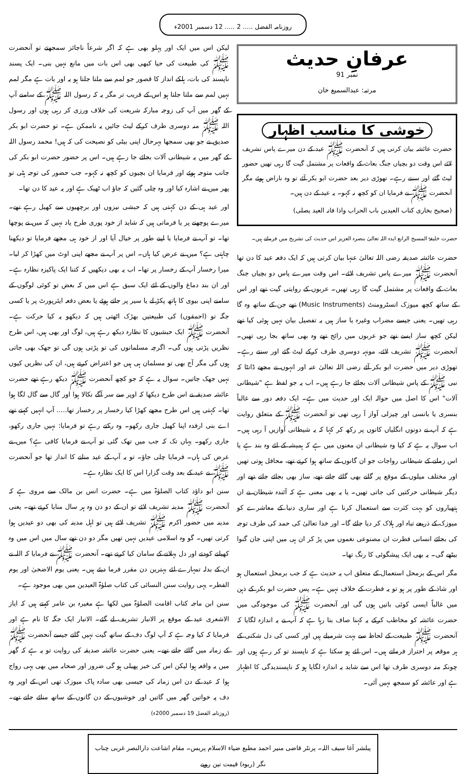روزنامہ الفضل ..... 2 ..... 12 دسمبر 2001ء
عرفانِ حدیث
نمبر 91
مرتبہ: عبدالسمیع خان
خوشی کا مناسب اظہار
حضرت عائشہ بیان کرتی ہیں کہ آنحضرت ﷺ عید کے دن میرے پاس تشریف لائے اس وقت دو بچیاں جنگ بعاث کے واقعات پر مشتمل گیت گا رہی تھیں حضور لیٹ گئے اور سنتے رہے۔ تھوڑی دیر بعد حضرت ابو بکر آئے تو وہ ناراض ہوئے مگر آنحضرت ﷺ نے فرمایا ان کو کچھ نہ کہو۔ یہ عید کے دن ہیں۔
(صحیح بخاری کتاب العیدین باب الحراب واذا فاتہ العید یصلی)
حضرت خلیفۃ المسیح الرابع ایدہ اللہ تعالیٰ بنصرہ العزیز اس حدیث کی تشریح میں فرماتے ہیں۔
حضرت عائشہ صدیقہ رضی اللہ تعالیٰ عنہا بیان کرتی ہیں کہ ایک دفعہ عید کا دن تھا آنحضرت ﷺ میرے پاس تشریف لائے۔ اس وقت میرے پاس دو بچیاں جنگ بعاث کے واقعات پر مشتمل گیت گا رہی تھیں۔ عربوں کے روایتی گیت تھے اور اس کے ساتھ کچھ میوزک انسٹرومنٹ (Music Instruments) تھے جن کے ساتھ وہ گا رہی تھیں۔ یعنی جیسے مضراب وغیرہ یا ساز ہیں یہ تفصیل بیان نہیں ہوئی کیا تھے لیکن کچھ ساز ایسے تھے جو عربوں میں رائج تھے وہ بھی ساتھ بجا رہی تھیں۔ آنحضرت ﷺ تشریف لائے، مونہہ دوسری طرف کرکے لیٹ گئے اور سنتے رہے۔ تھوڑی دیر میں حضرت ابو بکر آئے رضی اللہ تعالیٰ عنہ اور انہوں نے مجھے ڈانٹا کہ نبی ﷺ کے پاس شیطانی آلات بجائے جا رہے ہیں۔ اب یہ جو لفظ ہے "شیطانی آلات" اس کا اصل میں حوالہ ایک اور حدیث میں ہے۔ ایک دفعہ دور سے غالباً بنسری یا بانسی اور چیزلی آواز آ رہی تھی تو آنحضرت ﷺ کے متعلق روایت ہے کہ آپ نے دونوں انگلیاں کانوں پر رکھ کر کہا کہ یہ شیطانی آوازیں آ رہی ہیں۔ اب سوال یہ ہے کہ کیا وہ شیطانی ان معنوں میں ہے کہ ہمیشہ کے لئے وہ بند ہے یا اس زمانے کے شیطانی رواجات جو ان گانوں کے ساتھ ہوا کرتے تھے، محافل ہوتی تھیں اور مختلف میلوں کے موقع پر گانے بھی گائے جاتے تھے، ساز بھی بجائے جاتے تھے اور دیگر شیطانی حرکتیں کی جاتی تھیں۔ یا یہ بھی معنی ہے کہ آئندہ شیطان نے ان ہتھیاروں کو بہت کثرت سے استعمال کرنا ہے اور ساری دنیا کے معاشرے کو میوزک کے ذریعے تباہ اور ہلاک کر دیا جائے گا۔ اور خدا تعالیٰ کی حمد کی طرف توجہ کی بجائے انسانی فطرت ان مصنوعی نغموں میں پڑ کر ان ہی میں اپنی جان گنوا بیٹھے گی۔ یہ بھی ایک پیشگوئی کا رنگ تھا۔
مگر اس کے برمحل استعمال کے متعلق اب یہ حدیث ہے کہ جب برمحل استعمال ہو اور شاذ کے طور پر ہو تو یہ فطرت کے خلاف نہیں ہے۔ پس حضرت ابو بکر کے ذہن میں غالباً ایسی کوئی باتیں ہوں گی اور آنحضرت ﷺ کی موجودگی میں حضرت عائشہ کو مخاطب کرکے یہ کہنا صاف بتا رہا ہے کہ آپ نے یہ اندازہ لگایا کہ آنحضرت ﷺ طبیعت کے لحاظ سے بہت شرمیلے ہیں اور کسی کی دل شکنی کے ہر موقعہ پر احتراز فرماتے ہیں۔ اس لئے ہو سکتا ہے کہ ناپسند تو کر رہے ہوں اور چونکہ منہ دوسری طرف تھا اس سے شاید یہ اندازہ لگایا ہو کہ ناپسندیدگی کا اظہار ہے اور عائشہ کو سمجھ نہیں آئی۔
لیکن اس میں ایک اور پہلو بھی ہے کہ اگر شرعاً ناجائز سمجھتے تو آنحضرت ﷺ کی طبیعت کی حیا کبھی بھی اس بات میں مانع نہیں بنی۔ ایک پسند ناپسند کی بات، ہلکے انداز کا قصور جو لمم سے ملتا جلتا ہو یہ اور بات ہے مگر لمم نہیں لمم سے ملتا جلتا ہو اس کے قریب تر مگر یہ کہ رسول اللہ ﷺ کے سامنے آپ کے گھر میں آپ کی زوجہ مبارکہ شریعت کی خلاف ورزی کر رہی ہوں اور رسول اللہ ﷺ منہ دوسری طرف کرکے لیٹ جائیں یہ ناممکن ہے۔ تو حضرت ابو بکر صدیق نے جو بھی سمجھا بہرحال اپنی بیٹی کو نصیحت کی کہ ہیں! محمد رسول اللہ کے گھر میں یہ شیطانی آلات بجائے جا رہے ہیں۔ اس پر حضور حضرت ابو بکر کی جانب متوجہ ہوئے اور فرمایا ان بچیوں کو کچھ نہ کہو۔ جب حضور کی توجہ ہٹی تو پھر میں نے اشارہ کیا اور وہ چلی گئیں کہ جاؤ اب ٹھیک ہے اور یہ عید کا دن تھا۔
اور عید ہی کے دن کہتی ہیں کہ حبشی نیزوں اور برچھیوں سے کھیل رہے تھے۔ میرے پوچھنے پر یا فرماتی ہیں کہ شاید از خود پوری طرح یاد نہیں کہ میں نے پوچھا تھا۔ تو آپ نے فرمایا یا اپنے طور پر خیال آیا اور از خود ہی مجھے فرمایا تو دیکھنا چاہتی ہے؟ میں نے عرض کیا ہاں۔ اس پر آپ نے مجھے اپنی اوٹ میں کھڑا کر لیا۔ میرا رخسار آپ کے رخسار پر تھا۔ اب یہ بھی دیکھیں کہ کتنا ایک پاکیزہ نظارہ ہے۔ اور ان بند دماغ والوں کے لئے ایک سبق ہے اس میں کہ بعض تو کوئی لوگوں کے سامنے اپنی بیوی کا ہاتھ پکڑ لے یا سیر پر جاتے ہوئے یا بعض دفعہ ایئرپورٹ پر یا کسی جگہ تو (احمقوں) کی طبیعتیں بھڑک اٹھتی ہیں کہ دیکھو یہ کیا حرکت ہے۔ آنحضرت ﷺ ایک حبشیوں کا نظارہ دیکھ رہے ہیں، لوگ اور بھی ہیں، اس طرح نظریں پڑتی ہوں گی۔ اگرچہ مسلمانوں کی تو پڑتی ہوں گی تو جھک بھی جاتی ہوں گی مگر آج بھی تو مسلمان ہی ہیں جو اعتراض کرتے ہیں، ان کی نظریں کیوں نہیں جھک جاتیں۔ سوال یہ ہے کہ جو کچھ آنحضرت ﷺ دیکھ رہے تھے حضرت عائشہ صدیقہ نے اس طرح دیکھا کہ اوپر سے سر آگے نکالا ہوا اور گال سے گال لگا ہوا تھا۔ کہتی ہیں اس طرح مجھے کھڑا کیا رخسار پر رخسار تھا..... آپ انہیں کہتے تھے اے بنی ارفدہ اپنا کھیل جاری رکھو۔ وہ رکتے رہے تو فرمایا: نہیں جاری رکھو، جاری رکھو۔ یہاں تک کہ جب میں تھک گئی تو آپ نے فرمایا کافی ہے؟ میں نے عرض کی ہاں۔ فرمایا چلی جاؤ۔ تو یہ آپ کے عید منانے کا انداز تھا جو آنحضرت ﷺ نے عید کے بعد وقت گزارا اس کا ایک نظارہ ہے۔
سنن ابو داؤد کتاب الصلوٰۃ میں ہے۔ حضرت انس بن مالک سے مروی ہے کہ آنحضرت ﷺ مدینہ تشریف لائے تو ان کے دو دن وہ ہر سال منایا کرتے تھے۔ یعنی مدینہ میں حضور اکرم ﷺ تشریف لائے ہیں تو اہل مدینہ کی بھی دو عیدیں ہوا کرتی تھیں۔ گو وہ اسلامی عیدیں نہیں تھیں مگر دو دن تھے سال میں اس میں وہ کھیلتے کودتے اور دل بہلانے کے سامان کیا کرتے تھے۔ آنحضرت ﷺ نے فرمایا کہ اللہ نے ان کے بدلہ تمہارے لئے بہترین دن مقرر فرما دیئے ہیں۔ یعنی یوم الاضحیٰ اور یوم الفطر۔ یہی روایت سنن النسائی کی کتاب صلوٰۃ العیدین میں بھی موجود ہے۔
سنن ابن ماجہ کتاب اقامت الصلوٰۃ میں لکھا ہے مغیرہ بن عامر کہتے ہیں کہ ایاز الاشعری عید کے موقع پر الانبار تشریف لے گئے۔ الانبار ایک جگہ کا نام ہے اور فرمایا کہ کیا وجہ ہے کہ آپ لوگ دف کے ساتھ گیت نہیں گاتے جیسے آنحضرت ﷺ کے زمانہ میں گائے جاتے تھے۔ یعنی حضرت عائشہ صدیقہ کی روایت تو یہ ہے کہ گھر میں یہ واقعہ ہوا لیکن اس کی خبر پھیلی ہو گی ضرور اور صحابہ میں بھی یہی رواج ہوا کہ عید کے دن اس زمانہ کی جیسی بھی سادہ پاک میوزک تھی اس کے اوپر وہ دف پہ خواتین گھر میں گاتیں اور خوشیوں کے دن گانوں کے ساتھ منائے جاتے تھے۔ (روزنامہ الفضل 19 دسمبر 2000ء)
پبلشر آغا سیف اللہ۔ پرنٹر قاضی منیر احمد مطبع ضیاء الاسلام پریس۔ مقام اشاعت دارالنصر غربی چناب نگر (ربوہ) قیمت تین روپے